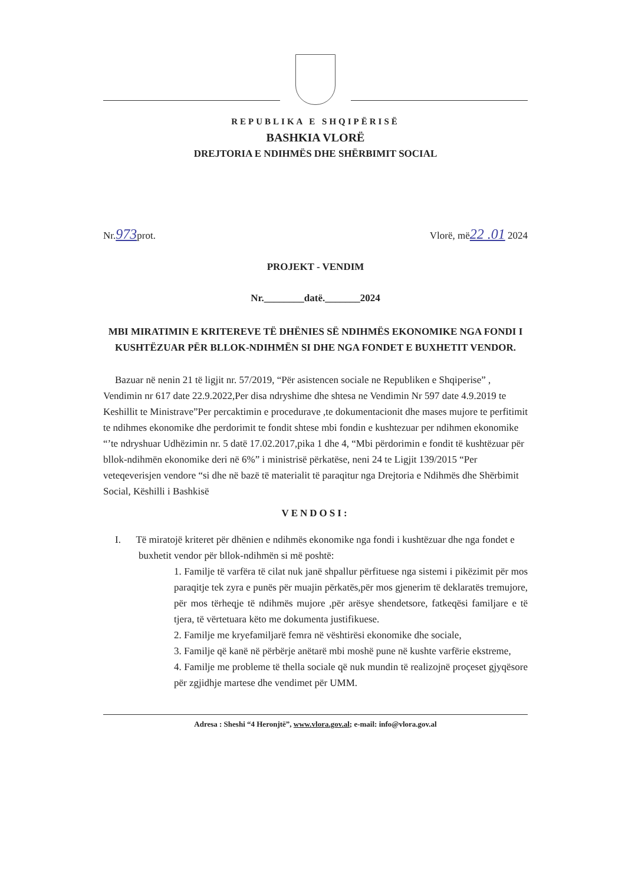REPUBLIKA E SHQIPËRISË
BASHKIA VLORË
DREJTORIA E NDIHMËS DHE SHËRBIMIT SOCIAL
Nr.973prot. Vlorë, më22 .01 2024
PROJEKT - VENDIM
Nr.________datë._______2024
MBI MIRATIMIN E KRITEREVE TË DHËNIES SË NDIHMËS EKONOMIKE NGA FONDI I KUSHTËZUAR PËR BLLOK-NDIHMËN SI DHE NGA FONDET E BUXHETIT VENDOR.
Bazuar në nenin 21 të ligjit nr. 57/2019, “Për asistencen sociale ne Republiken e Shqiperise” , Vendimin nr 617 date 22.9.2022,Per disa ndryshime dhe shtesa ne Vendimin Nr 597 date 4.9.2019 te Keshillit te Ministrave”Per percaktimin e procedurave ,te dokumentacionit dhe mases mujore te perfitimit te ndihmes ekonomike dhe perdorimit te fondit shtese mbi fondin e kushtezuar per ndihmen ekonomike “’te ndryshuar Udhëzimin nr. 5 datë 17.02.2017,pika 1 dhe 4, “Mbi përdorimin e fondit të kushtëzuar për bllok-ndihmën ekonomike deri në 6%” i ministrisë përkatëse, neni 24 te Ligjit 139/2015 “Per veteqeverisjen vendore “si dhe në bazë të materialit të paraqitur nga Drejtoria e Ndihmës dhe Shërbimit Social, Këshilli i Bashkisë
VENDOSI:
I. Të miratojë kriteret për dhënien e ndihmës ekonomike nga fondi i kushtëzuar dhe nga fondet e buxhetit vendor për bllok-ndihmën si më poshtë:
1. Familje të varfëra të cilat nuk janë shpallur përfituese nga sistemi i pikëzimit për mos paraqitje tek zyra e punës për muajin përkatës,për mos gjenerim të deklaratës tremujore, për mos tërheqje të ndihmës mujore ,për arësye shendetsore, fatkeqësi familjare e të tjera, të vërtetuara këto me dokumenta justifikuese.
2. Familje me kryefamiljarë femra në vështirësi ekonomike dhe sociale,
3. Familje që kanë në përbërje anëtarë mbi moshë pune në kushte varfërie ekstreme,
4. Familje me probleme të thella sociale që nuk mundin të realizojnë proçeset gjyqësore për zgjidhje martese dhe vendimet për UMM.
Adresa : Sheshi “4 Heronjtë”, www.vlora.gov.al; e-mail: info@vlora.gov.al